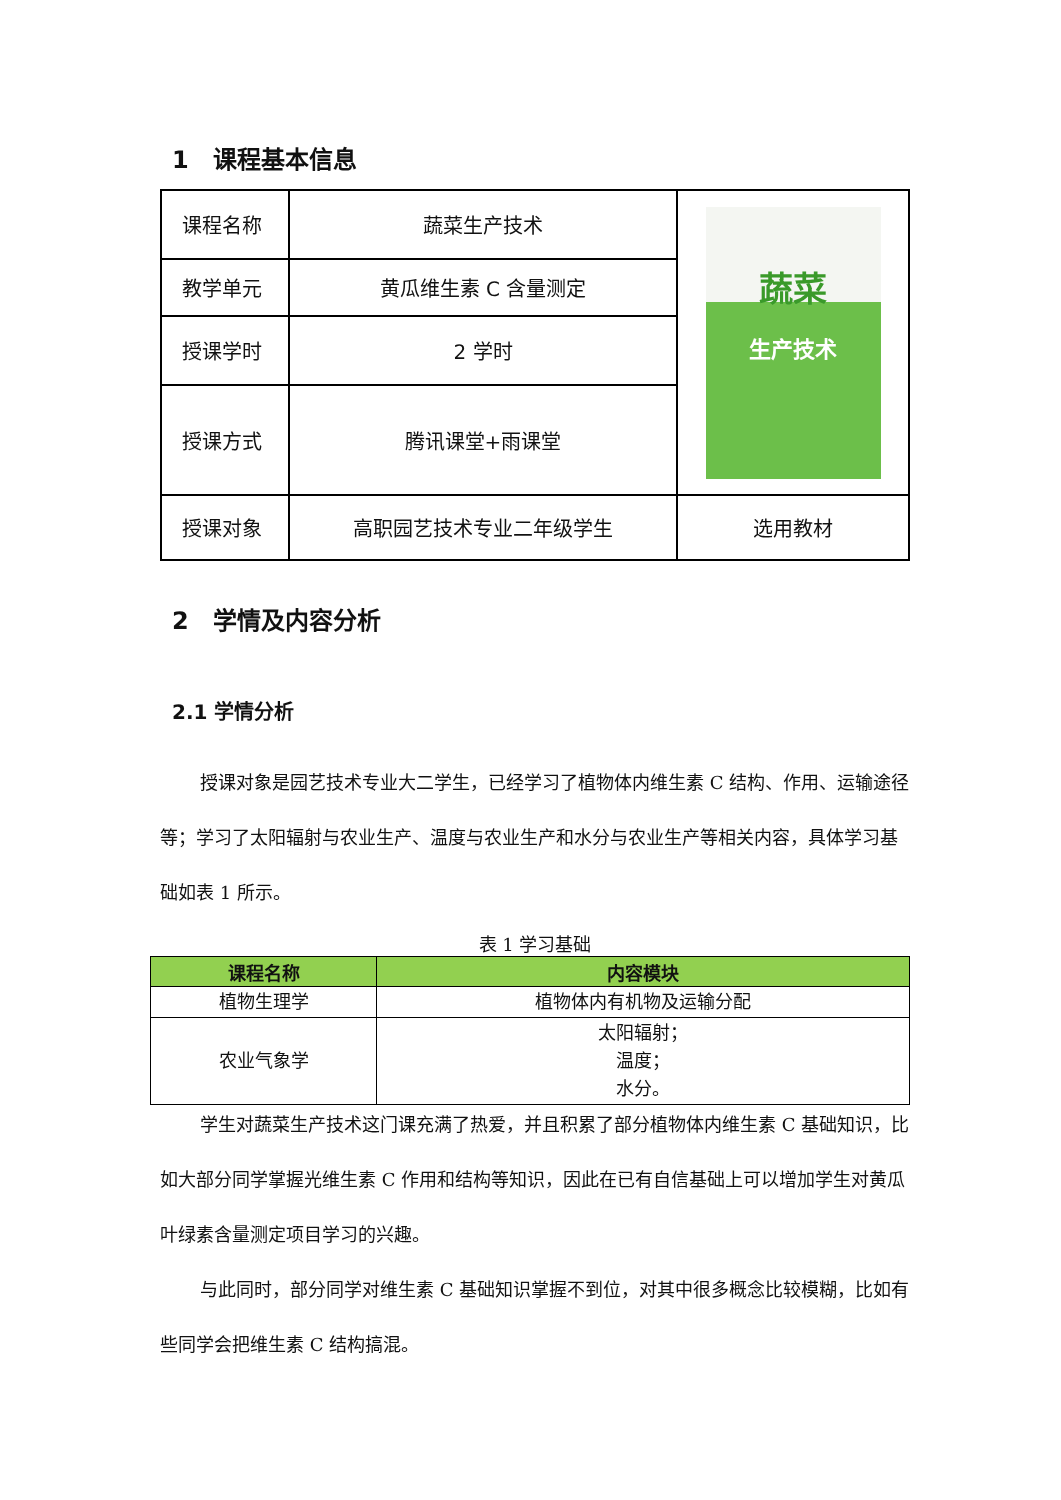1　课程基本信息
| 课程名称 | 蔬菜生产技术 | 蔬菜 生产技术 |
| 教学单元 | 黄瓜维生素 C 含量测定 | |
| 授课学时 | 2 学时 | |
| 授课方式 | 腾讯课堂+雨课堂 | |
| 授课对象 | 高职园艺技术专业二年级学生 | 选用教材 |
2　学情及内容分析
2.1 学情分析
授课对象是园艺技术专业大二学生，已经学习了植物体内维生素 C 结构、作用、运输途径等；学习了太阳辐射与农业生产、温度与农业生产和水分与农业生产等相关内容，具体学习基础如表 1 所示。
表 1 学习基础
| 课程名称 | 内容模块 |
| --- | --- |
| 植物生理学 | 植物体内有机物及运输分配 |
| 农业气象学 | 太阳辐射； 温度； 水分。 |
学生对蔬菜生产技术这门课充满了热爱，并且积累了部分植物体内维生素 C 基础知识，比如大部分同学掌握光维生素 C 作用和结构等知识，因此在已有自信基础上可以增加学生对黄瓜叶绿素含量测定项目学习的兴趣。
与此同时，部分同学对维生素 C 基础知识掌握不到位，对其中很多概念比较模糊，比如有些同学会把维生素 C 结构搞混。